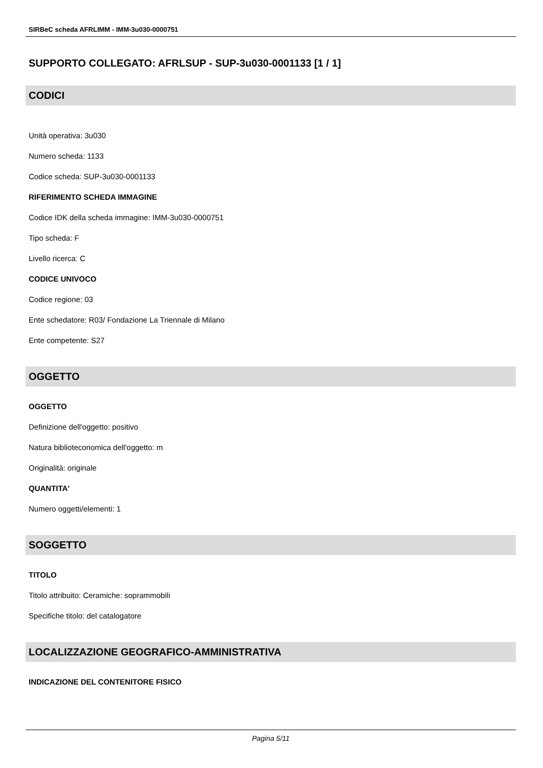SIRBeC scheda AFRLIMM - IMM-3u030-0000751
SUPPORTO COLLEGATO: AFRLSUP - SUP-3u030-0001133 [1 / 1]
CODICI
Unità operativa: 3u030
Numero scheda: 1133
Codice scheda: SUP-3u030-0001133
RIFERIMENTO SCHEDA IMMAGINE
Codice IDK della scheda immagine: IMM-3u030-0000751
Tipo scheda: F
Livello ricerca: C
CODICE UNIVOCO
Codice regione: 03
Ente schedatore: R03/ Fondazione La Triennale di Milano
Ente competente: S27
OGGETTO
OGGETTO
Definizione dell'oggetto: positivo
Natura biblioteconomica dell'oggetto: m
Originalità: originale
QUANTITA'
Numero oggetti/elementi: 1
SOGGETTO
TITOLO
Titolo attribuito: Ceramiche: soprammobili
Specifiche titolo: del catalogatore
LOCALIZZAZIONE GEOGRAFICO-AMMINISTRATIVA
INDICAZIONE DEL CONTENITORE FISICO
Pagina 5/11